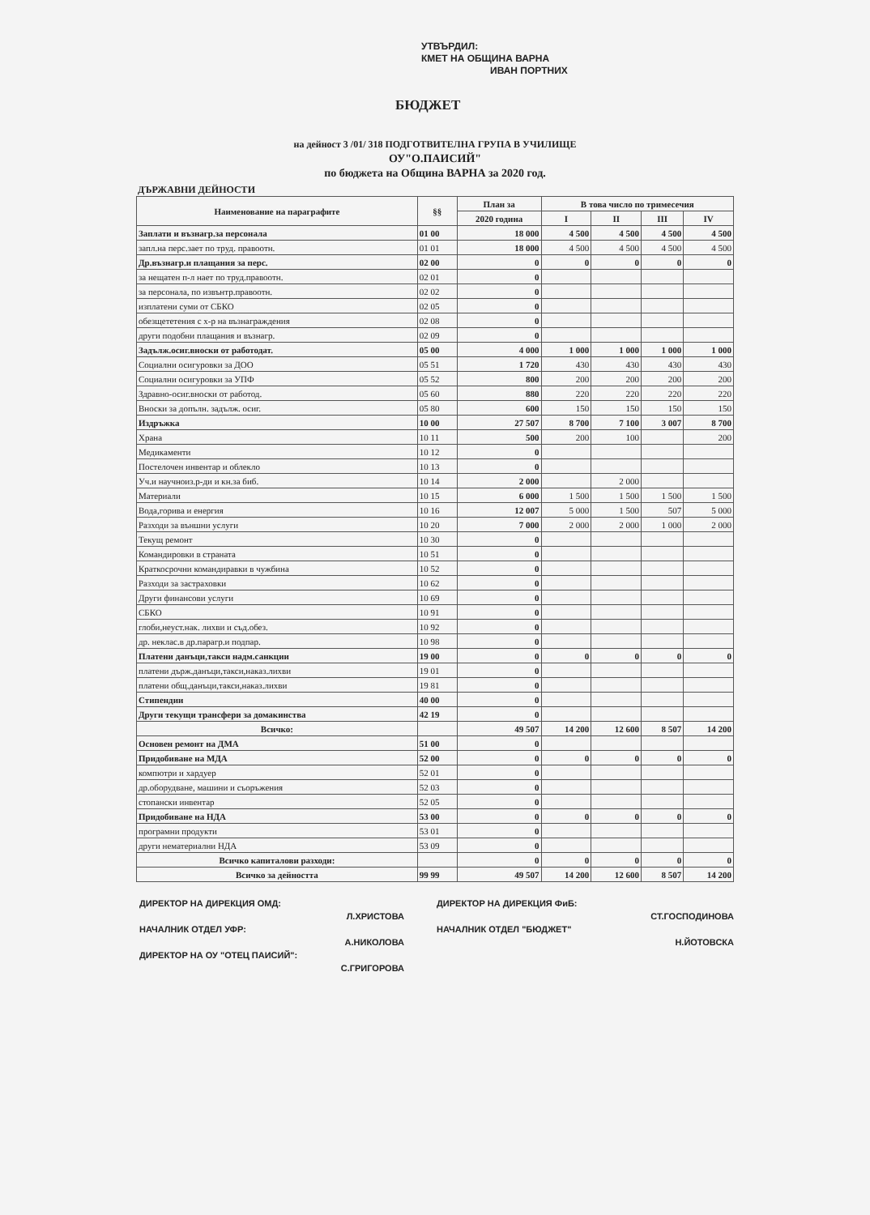УТВЪРДИЛ:
КМЕТ НА ОБЩИНА ВАРНА
ИВАН ПОРТНИХ
БЮДЖЕТ
на дейност 3 /01/ 318 ПОДГОТВИТЕЛНА ГРУПА В УЧИЛИЩЕ
ОУ"О.ПАИСИЙ"
по бюджета на Община ВАРНА за 2020 год.
ДЪРЖАВНИ ДЕЙНОСТИ
| Наименование на параграфите | §§ | План за | В това число по тримесечия | | | |
| --- | --- | --- | --- | --- | --- | --- |
| | | 2020 година | I | II | III | IV |
| Заплати и възнагр.за персонала | 01 00 | 18 000 | 4 500 | 4 500 | 4 500 | 4 500 |
| запл.на перс.зает по труд. правоотн. | 01 01 | 18 000 | 4 500 | 4 500 | 4 500 | 4 500 |
| Др.възнагр.и плащания за перс. | 02 00 | 0 | 0 | 0 | 0 | 0 |
| за нещатен п-л нает по труд.правоотн. | 02 01 | 0 | | | | |
| за персонала, по извънтр.правоотн. | 02 02 | 0 | | | | |
| изплатени суми от СБКО | 02 05 | 0 | | | | |
| обезщететения с х-р на възнаграждения | 02 08 | 0 | | | | |
| други подобни плащания и възнагр. | 02 09 | 0 | | | | |
| Задълж.осиг.вноски от работодат. | 05 00 | 4 000 | 1 000 | 1 000 | 1 000 | 1 000 |
| Социални осигуровки за ДОО | 05 51 | 1 720 | 430 | 430 | 430 | 430 |
| Социални осигуровки за УПФ | 05 52 | 800 | 200 | 200 | 200 | 200 |
| Здравно-осиг.вноски от работод. | 05 60 | 880 | 220 | 220 | 220 | 220 |
| Вноски за допълн. задълж. осиг. | 05 80 | 600 | 150 | 150 | 150 | 150 |
| Издръжка | 10 00 | 27 507 | 8 700 | 7 100 | 3 007 | 8 700 |
| Храна | 10 11 | 500 | 200 | 100 | | 200 |
| Медикаменти | 10 12 | 0 | | | | |
| Постелочен инвентар и облекло | 10 13 | 0 | | | | |
| Уч.и научноиз.р-ди и кн.за биб. | 10 14 | 2 000 | | 2 000 | | |
| Материали | 10 15 | 6 000 | 1 500 | 1 500 | 1 500 | 1 500 |
| Вода,горива и енергия | 10 16 | 12 007 | 5 000 | 1 500 | 507 | 5 000 |
| Разходи за външни услуги | 10 20 | 7 000 | 2 000 | 2 000 | 1 000 | 2 000 |
| Текущ ремонт | 10 30 | 0 | | | | |
| Командировки в страната | 10 51 | 0 | | | | |
| Краткосрочни командиравки в чужбина | 10 52 | 0 | | | | |
| Разходи за застраховки | 10 62 | 0 | | | | |
| Други финансови услуги | 10 69 | 0 | | | | |
| СБКО | 10 91 | 0 | | | | |
| глоби,неуст.нак. лихви и съд.обез. | 10 92 | 0 | | | | |
| др. неклас.в др.парагр.и подпар. | 10 98 | 0 | | | | |
| Платени данъци,такси надм.санкции | 19 00 | 0 | 0 | 0 | 0 | 0 |
| платени държ.данъци,такси,наказ.лихви | 19 01 | 0 | | | | |
| платени общ.данъци,такси,наказ.лихви | 19 81 | 0 | | | | |
| Стипендии | 40 00 | 0 | | | | |
| Други текущи трансфери за домакинства | 42 19 | 0 | | | | |
| Всичко: | | 49 507 | 14 200 | 12 600 | 8 507 | 14 200 |
| Основен ремонт на ДМА | 51 00 | 0 | | | | |
| Придобиване на МДА | 52 00 | 0 | 0 | 0 | 0 | 0 |
| компютри и хардуер | 52 01 | 0 | | | | |
| др.оборудване, машини и съоръжения | 52 03 | 0 | | | | |
| стопански инвентар | 52 05 | 0 | | | | |
| Придобиване на НДА | 53 00 | 0 | 0 | 0 | 0 | 0 |
| програмни продукти | 53 01 | 0 | | | | |
| други нематериални НДА | 53 09 | 0 | | | | |
| Всичко капиталови разходи: | | 0 | 0 | 0 | 0 | 0 |
| Всичко за дейността | 99 99 | 49 507 | 14 200 | 12 600 | 8 507 | 14 200 |
ДИРЕКТОР НА ДИРЕКЦИЯ ОМД:
ДИРЕКТОР НА ДИРЕКЦИЯ ФиБ:
Л.ХРИСТОВА
СТ.ГОСПОДИНОВА
НАЧАЛНИК ОТДЕЛ УФР:
НАЧАЛНИК ОТДЕЛ "БЮДЖЕТ"
А.НИКОЛОВА
Н.ЙОТОВСКА
ДИРЕКТОР НА ОУ "ОТЕЦ ПАИСИЙ":
С.ГРИГОРОВА